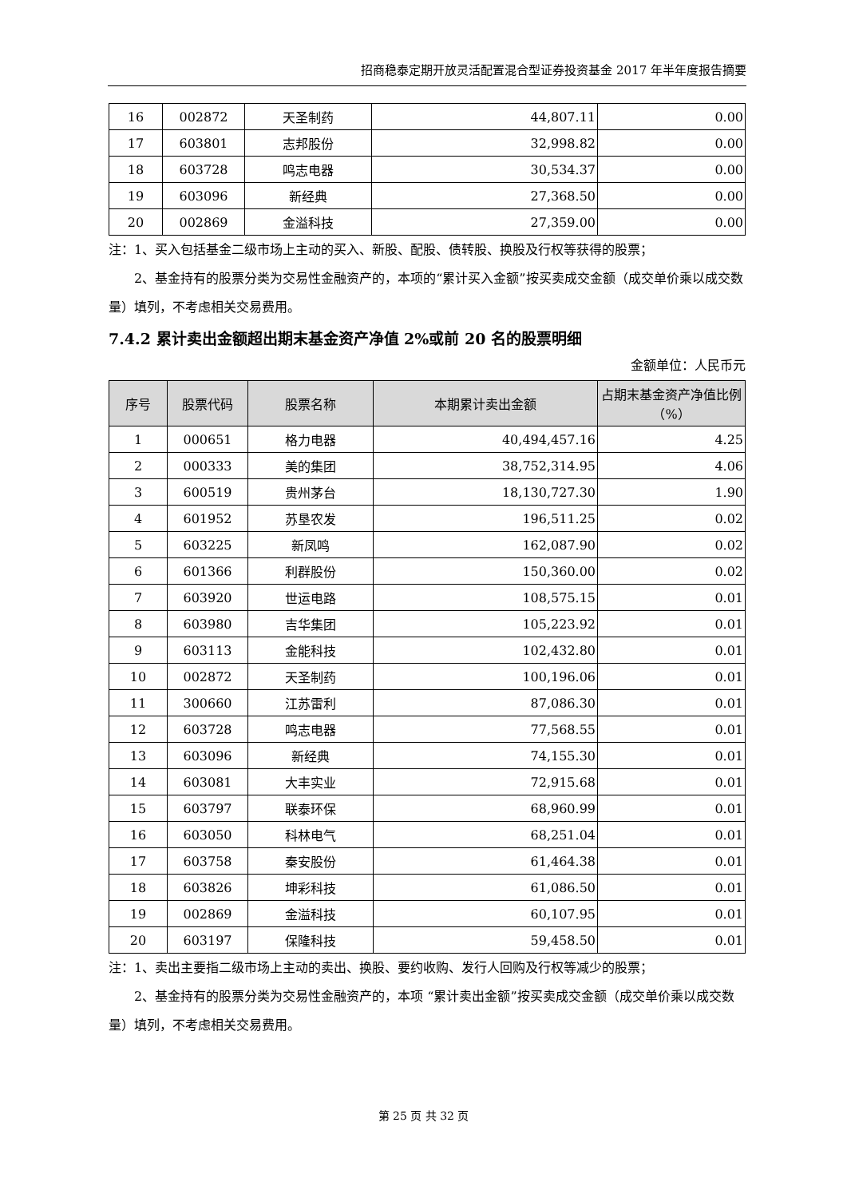招商稳泰定期开放灵活配置混合型证券投资基金 2017 年半年度报告摘要
| 16 | 002872 | 天圣制药 | 44,807.11 | 0.00 |
| 17 | 603801 | 志邦股份 | 32,998.82 | 0.00 |
| 18 | 603728 | 鸣志电器 | 30,534.37 | 0.00 |
| 19 | 603096 | 新经典 | 27,368.50 | 0.00 |
| 20 | 002869 | 金溢科技 | 27,359.00 | 0.00 |
注：1、买入包括基金二级市场上主动的买入、新股、配股、债转股、换股及行权等获得的股票；
2、基金持有的股票分类为交易性金融资产的，本项的“累计买入金额”按买卖成交金额（成交单价乘以成交数量）填列，不考虑相关交易费用。
7.4.2 累计卖出金额超出期末基金资产净值 2%或前 20 名的股票明细
金额单位：人民币元
| 序号 | 股票代码 | 股票名称 | 本期累计卖出金额 | 占期末基金资产净值比例（%） |
| --- | --- | --- | --- | --- |
| 1 | 000651 | 格力电器 | 40,494,457.16 | 4.25 |
| 2 | 000333 | 美的集团 | 38,752,314.95 | 4.06 |
| 3 | 600519 | 贵州茅台 | 18,130,727.30 | 1.90 |
| 4 | 601952 | 苏垦农发 | 196,511.25 | 0.02 |
| 5 | 603225 | 新凤鸣 | 162,087.90 | 0.02 |
| 6 | 601366 | 利群股份 | 150,360.00 | 0.02 |
| 7 | 603920 | 世运电路 | 108,575.15 | 0.01 |
| 8 | 603980 | 吉华集团 | 105,223.92 | 0.01 |
| 9 | 603113 | 金能科技 | 102,432.80 | 0.01 |
| 10 | 002872 | 天圣制药 | 100,196.06 | 0.01 |
| 11 | 300660 | 江苏雷利 | 87,086.30 | 0.01 |
| 12 | 603728 | 鸣志电器 | 77,568.55 | 0.01 |
| 13 | 603096 | 新经典 | 74,155.30 | 0.01 |
| 14 | 603081 | 大丰实业 | 72,915.68 | 0.01 |
| 15 | 603797 | 联泰环保 | 68,960.99 | 0.01 |
| 16 | 603050 | 科林电气 | 68,251.04 | 0.01 |
| 17 | 603758 | 秦安股份 | 61,464.38 | 0.01 |
| 18 | 603826 | 坤彩科技 | 61,086.50 | 0.01 |
| 19 | 002869 | 金溢科技 | 60,107.95 | 0.01 |
| 20 | 603197 | 保隆科技 | 59,458.50 | 0.01 |
注：1、卖出主要指二级市场上主动的卖出、换股、要约收购、发行人回购及行权等减少的股票；
2、基金持有的股票分类为交易性金融资产的，本项 “累计卖出金额”按买卖成交金额（成交单价乘以成交数量）填列，不考虑相关交易费用。
第 25 页 共 32 页